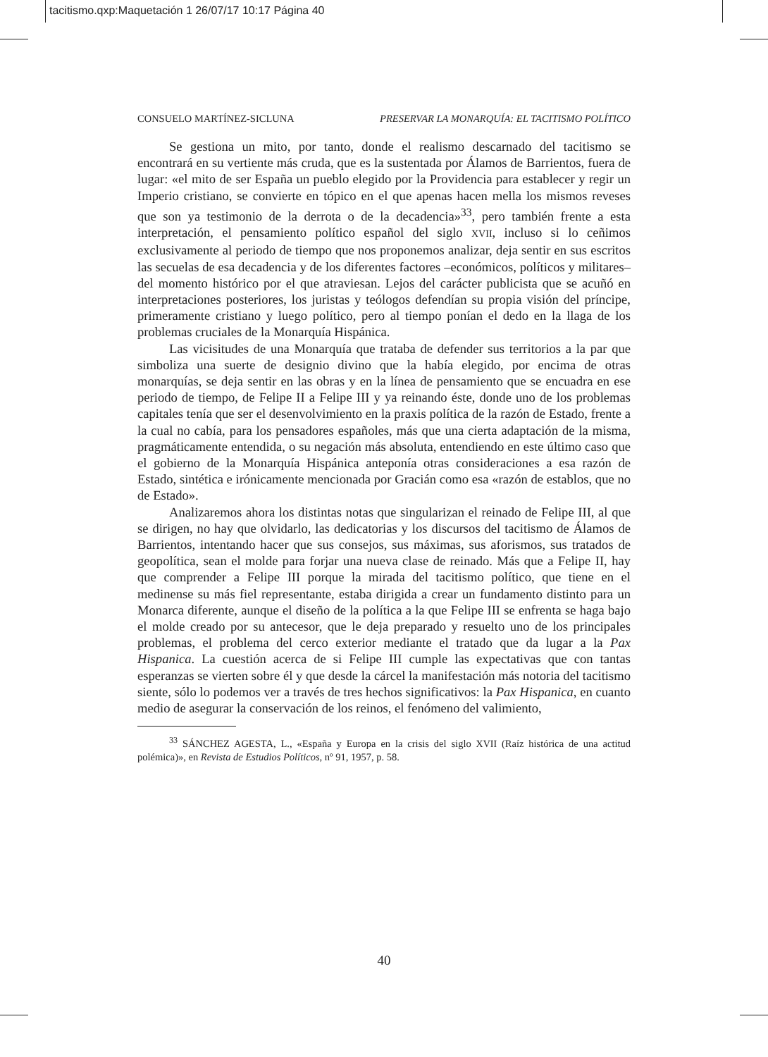tacitismo.qxp:Maquetación 1 26/07/17 10:17 Página 40
CONSUELO MARTÍNEZ-SICLUNA PRESERVAR LA MONARQUÍA: EL TACITISMO POLÍTICO
Se gestiona un mito, por tanto, donde el realismo descarnado del tacitismo se encontrará en su vertiente más cruda, que es la sustentada por Álamos de Barrientos, fuera de lugar: «el mito de ser España un pueblo elegido por la Providencia para establecer y regir un Imperio cristiano, se convierte en tópico en el que apenas hacen mella los mismos reveses que son ya testimonio de la derrota o de la decadencia»<sup>33</sup>, pero también frente a esta interpretación, el pensamiento político español del siglo XVII, incluso si lo ceñimos exclusivamente al periodo de tiempo que nos proponemos analizar, deja sentir en sus escritos las secuelas de esa decadencia y de los diferentes factores –económicos, políticos y militares– del momento histórico por el que atraviesan. Lejos del carácter publicista que se acuñó en interpretaciones posteriores, los juristas y teólogos defendían su propia visión del príncipe, primeramente cristiano y luego político, pero al tiempo ponían el dedo en la llaga de los problemas cruciales de la Monarquía Hispánica.
Las vicisitudes de una Monarquía que trataba de defender sus territorios a la par que simboliza una suerte de designio divino que la había elegido, por encima de otras monarquías, se deja sentir en las obras y en la línea de pensamiento que se encuadra en ese periodo de tiempo, de Felipe II a Felipe III y ya reinando éste, donde uno de los problemas capitales tenía que ser el desenvolvimiento en la praxis política de la razón de Estado, frente a la cual no cabía, para los pensadores españoles, más que una cierta adaptación de la misma, pragmáticamente entendida, o su negación más absoluta, entendiendo en este último caso que el gobierno de la Monarquía Hispánica anteponía otras consideraciones a esa razón de Estado, sintética e irónicamente mencionada por Gracián como esa «razón de establos, que no de Estado».
Analizaremos ahora los distintas notas que singularizan el reinado de Felipe III, al que se dirigen, no hay que olvidarlo, las dedicatorias y los discursos del tacitismo de Álamos de Barrientos, intentando hacer que sus consejos, sus máximas, sus aforismos, sus tratados de geopolítica, sean el molde para forjar una nueva clase de reinado. Más que a Felipe II, hay que comprender a Felipe III porque la mirada del tacitismo político, que tiene en el medinense su más fiel representante, estaba dirigida a crear un fundamento distinto para un Monarca diferente, aunque el diseño de la política a la que Felipe III se enfrenta se haga bajo el molde creado por su antecesor, que le deja preparado y resuelto uno de los principales problemas, el problema del cerco exterior mediante el tratado que da lugar a la Pax Hispanica. La cuestión acerca de si Felipe III cumple las expectativas que con tantas esperanzas se vierten sobre él y que desde la cárcel la manifestación más notoria del tacitismo siente, sólo lo podemos ver a través de tres hechos significativos: la Pax Hispanica, en cuanto medio de asegurar la conservación de los reinos, el fenómeno del valimiento,
<sup>33</sup> SÁNCHEZ AGESTA, L., «España y Europa en la crisis del siglo XVII (Raíz histórica de una actitud polémica)», en Revista de Estudios Políticos, nº 91, 1957, p. 58.
40